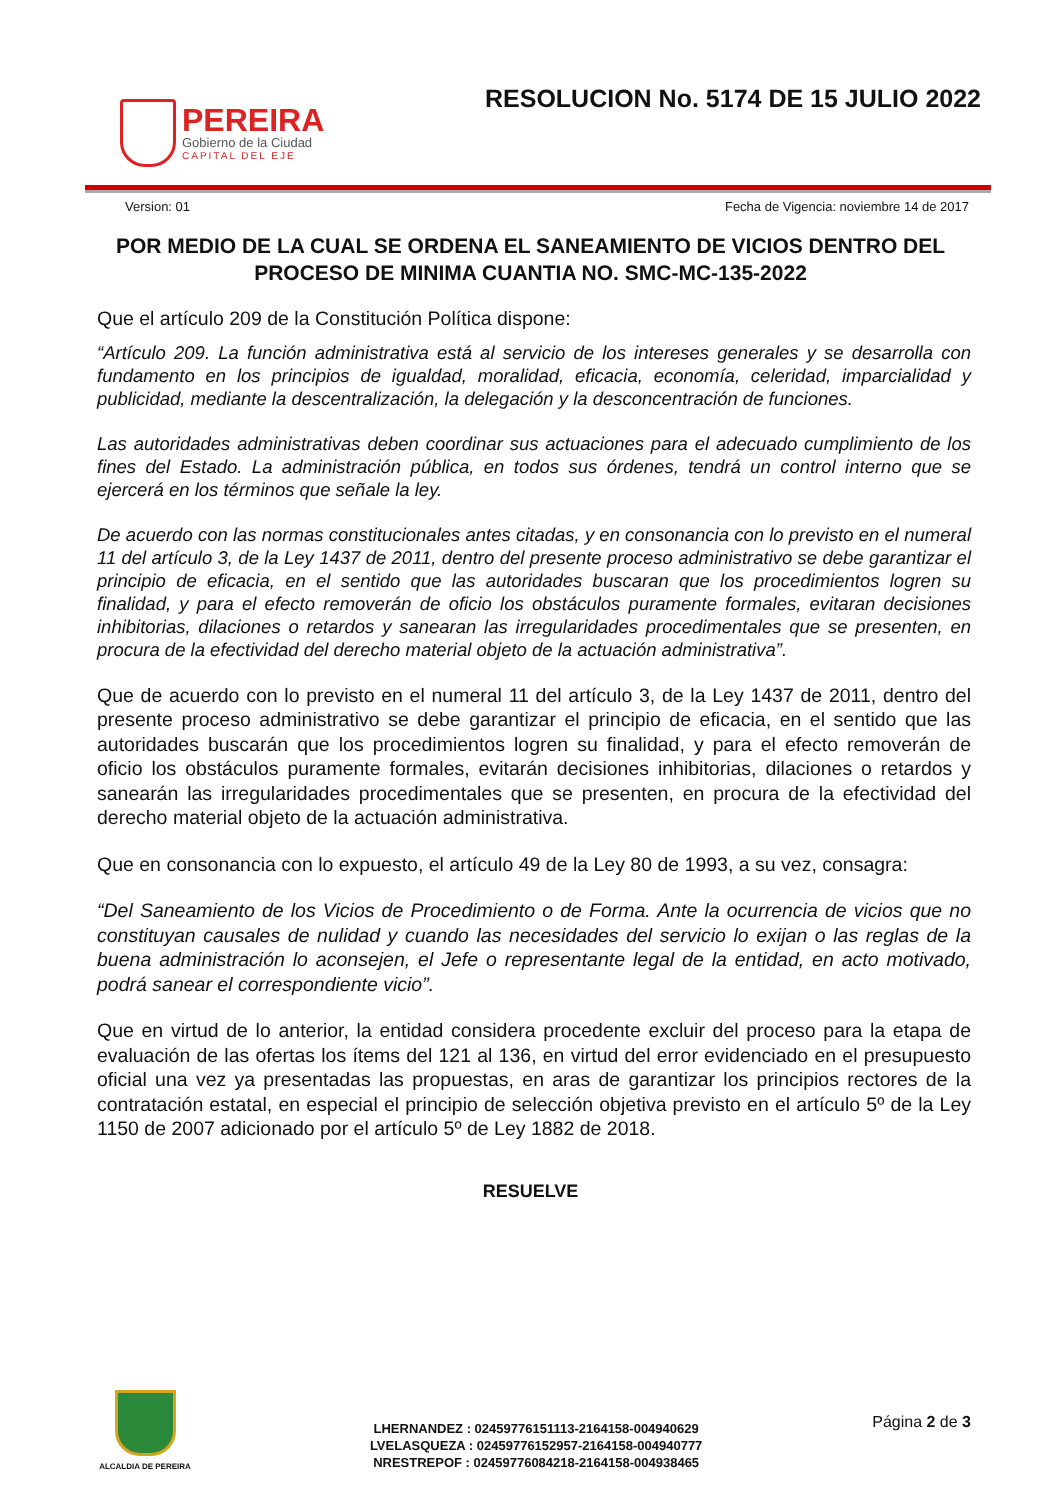PEREIRA
Gobierno de la Ciudad
CAPITAL DEL EJE
RESOLUCION No. 5174 DE 15 JULIO 2022
Version: 01 Fecha de Vigencia: noviembre 14 de 2017
POR MEDIO DE LA CUAL SE ORDENA EL SANEAMIENTO DE VICIOS DENTRO DEL PROCESO DE MINIMA CUANTIA NO. SMC-MC-135-2022
Que el artículo 209 de la Constitución Política dispone:
“Artículo 209. La función administrativa está al servicio de los intereses generales y se desarrolla con fundamento en los principios de igualdad, moralidad, eficacia, economía, celeridad, imparcialidad y publicidad, mediante la descentralización, la delegación y la desconcentración de funciones.
Las autoridades administrativas deben coordinar sus actuaciones para el adecuado cumplimiento de los fines del Estado. La administración pública, en todos sus órdenes, tendrá un control interno que se ejercerá en los términos que señale la ley.
De acuerdo con las normas constitucionales antes citadas, y en consonancia con lo previsto en el numeral 11 del artículo 3, de la Ley 1437 de 2011, dentro del presente proceso administrativo se debe garantizar el principio de eficacia, en el sentido que las autoridades buscaran que los procedimientos logren su finalidad, y para el efecto removerán de oficio los obstáculos puramente formales, evitaran decisiones inhibitorias, dilaciones o retardos y sanearan las irregularidades procedimentales que se presenten, en procura de la efectividad del derecho material objeto de la actuación administrativa”.
Que de acuerdo con lo previsto en el numeral 11 del artículo 3, de la Ley 1437 de 2011, dentro del presente proceso administrativo se debe garantizar el principio de eficacia, en el sentido que las autoridades buscarán que los procedimientos logren su finalidad, y para el efecto removerán de oficio los obstáculos puramente formales, evitarán decisiones inhibitorias, dilaciones o retardos y sanearán las irregularidades procedimentales que se presenten, en procura de la efectividad del derecho material objeto de la actuación administrativa.
Que en consonancia con lo expuesto, el artículo 49 de la Ley 80 de 1993, a su vez, consagra:
“Del Saneamiento de los Vicios de Procedimiento o de Forma. Ante la ocurrencia de vicios que no constituyan causales de nulidad y cuando las necesidades del servicio lo exijan o las reglas de la buena administración lo aconsejen, el Jefe o representante legal de la entidad, en acto motivado, podrá sanear el correspondiente vicio”.
Que en virtud de lo anterior, la entidad considera procedente excluir del proceso para la etapa de evaluación de las ofertas los ítems del 121 al 136, en virtud del error evidenciado en el presupuesto oficial una vez ya presentadas las propuestas, en aras de garantizar los principios rectores de la contratación estatal, en especial el principio de selección objetiva previsto en el artículo 5º de la Ley 1150 de 2007 adicionado por el artículo 5º de Ley 1882 de 2018.
RESUELVE
ALCALDIA DE PEREIRA
LHERNANDEZ : 02459776151113-2164158-004940629
LVELASQUEZA : 02459776152957-2164158-004940777
NRESTREPOF : 02459776084218-2164158-004938465
Página 2 de 3